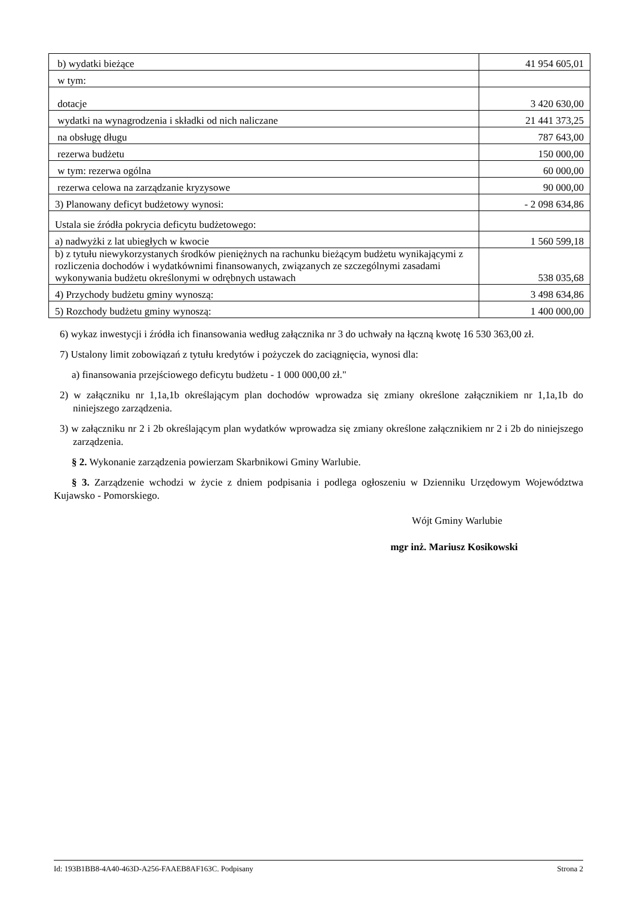| b) wydatki bieżące | 41 954 605,01 |
| w tym: | |
| dotacje | 3 420 630,00 |
| wydatki na wynagrodzenia i składki od nich naliczane | 21 441 373,25 |
| na obsługę długu | 787 643,00 |
| rezerwa budżetu | 150 000,00 |
| w tym: rezerwa ogólna | 60 000,00 |
| rezerwa celowa na zarządzanie kryzysowe | 90 000,00 |
| 3) Planowany deficyt budżetowy wynosi: | - 2 098 634,86 |
| Ustala sie źródła pokrycia deficytu budżetowego: | |
| a) nadwyżki z lat ubiegłych w kwocie | 1 560 599,18 |
| b) z tytułu niewykorzystanych środków pieniężnych na rachunku bieżącym budżetu wynikającymi z rozliczenia dochodów i wydatkównimi finansowanych, związanych ze szczególnymi zasadami wykonywania budżetu określonymi w odrębnych ustawach | 538 035,68 |
| 4) Przychody budżetu gminy wynoszą: | 3 498 634,86 |
| 5) Rozchody budżetu gminy wynoszą: | 1 400 000,00 |
6) wykaz inwestycji i źródła ich finansowania według załącznika nr 3 do uchwały na łączną kwotę 16 530 363,00 zł.
7) Ustalony limit zobowiązań z tytułu kredytów i pożyczek do zaciągnięcia, wynosi dla:
a) finansowania przejściowego deficytu budżetu - 1 000 000,00 zł."
2) w załączniku nr 1,1a,1b określającym plan dochodów wprowadza się zmiany określone załącznikiem nr 1,1a,1b do niniejszego zarządzenia.
3) w załączniku nr 2 i 2b określającym plan wydatków wprowadza się zmiany określone załącznikiem nr 2 i 2b do niniejszego zarządzenia.
§ 2. Wykonanie zarządzenia powierzam Skarbnikowi Gminy Warlubie.
§ 3. Zarządzenie wchodzi w życie z dniem podpisania i podlega ogłoszeniu w Dzienniku Urzędowym Województwa Kujawsko - Pomorskiego.
Wójt Gminy Warlubie
mgr inż. Mariusz Kosikowski
Id: 193B1BB8-4A40-463D-A256-FAAEB8AF163C. Podpisany Strona 2